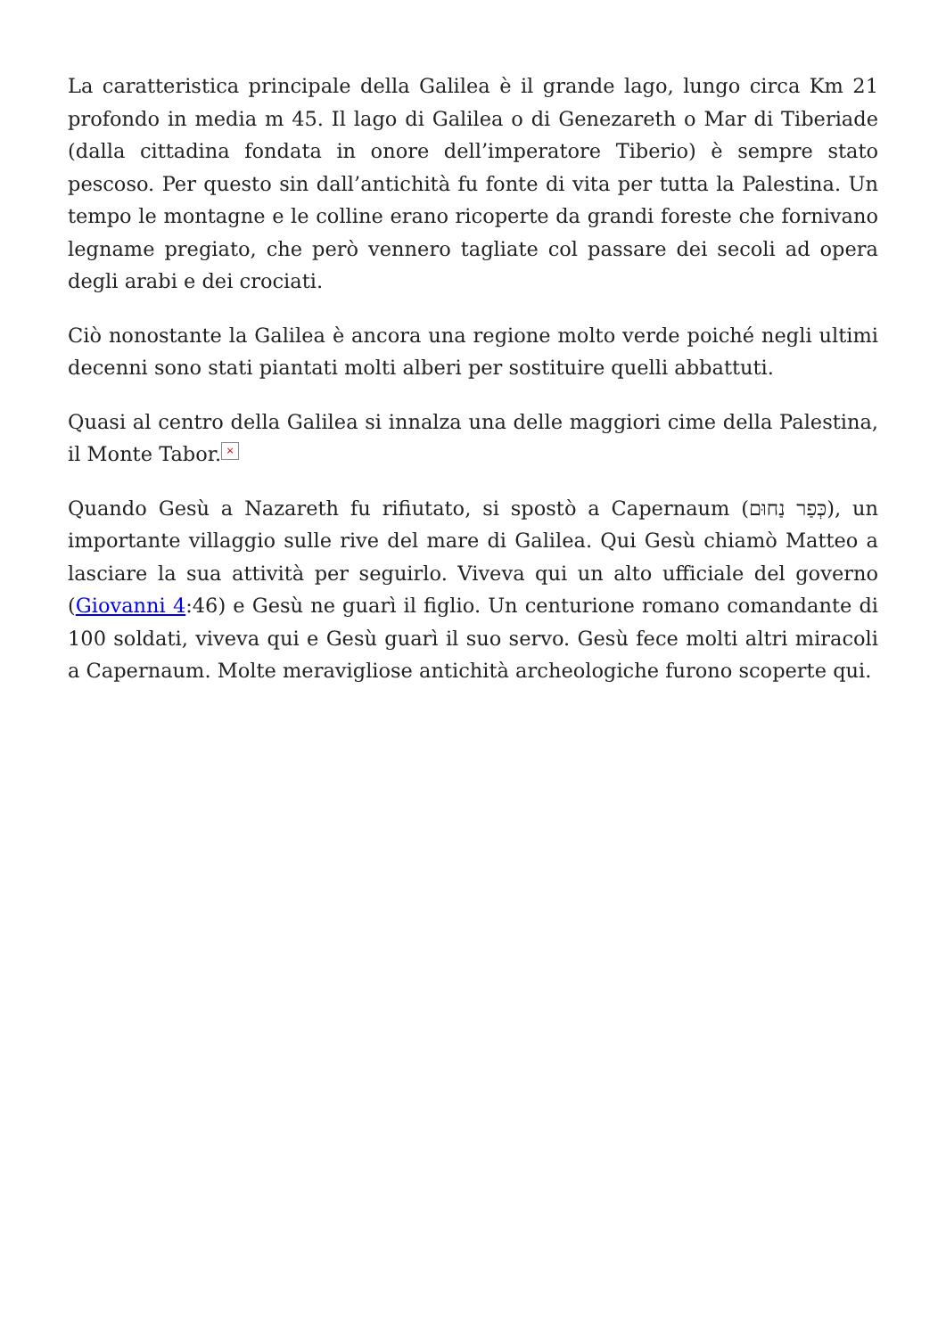La caratteristica principale della Galilea è il grande lago, lungo circa Km 21 profondo in media m 45. Il lago di Galilea o di Genezareth o Mar di Tiberiade (dalla cittadina fondata in onore dell’imperatore Tiberio) è sempre stato pescoso. Per questo sin dall’antichità fu fonte di vita per tutta la Palestina. Un tempo le montagne e le colline erano ricoperte da grandi foreste che fornivano legname pregiato, che però vennero tagliate col passare dei secoli ad opera degli arabi e dei crociati.
Ciò nonostante la Galilea è ancora una regione molto verde poiché negli ultimi decenni sono stati piantati molti alberi per sostituire quelli abbattuti.
Quasi al centro della Galilea si innalza una delle maggiori cime della Palestina, il Monte Tabor. ×
Quando Gesù a Nazareth fu rifiutato, si spostò a Capernaum (כְּפַר נַחוּם), un importante villaggio sulle rive del mare di Galilea. Qui Gesù chiamò Matteo a lasciare la sua attività per seguirlo. Viveva qui un alto ufficiale del governo (Giovanni 4:46) e Gesù ne guarì il figlio. Un centurione romano comandante di 100 soldati, viveva qui e Gesù guarì il suo servo. Gesù fece molti altri miracoli a Capernaum. Molte meravigliose antichità archeologiche furono scoperte qui.